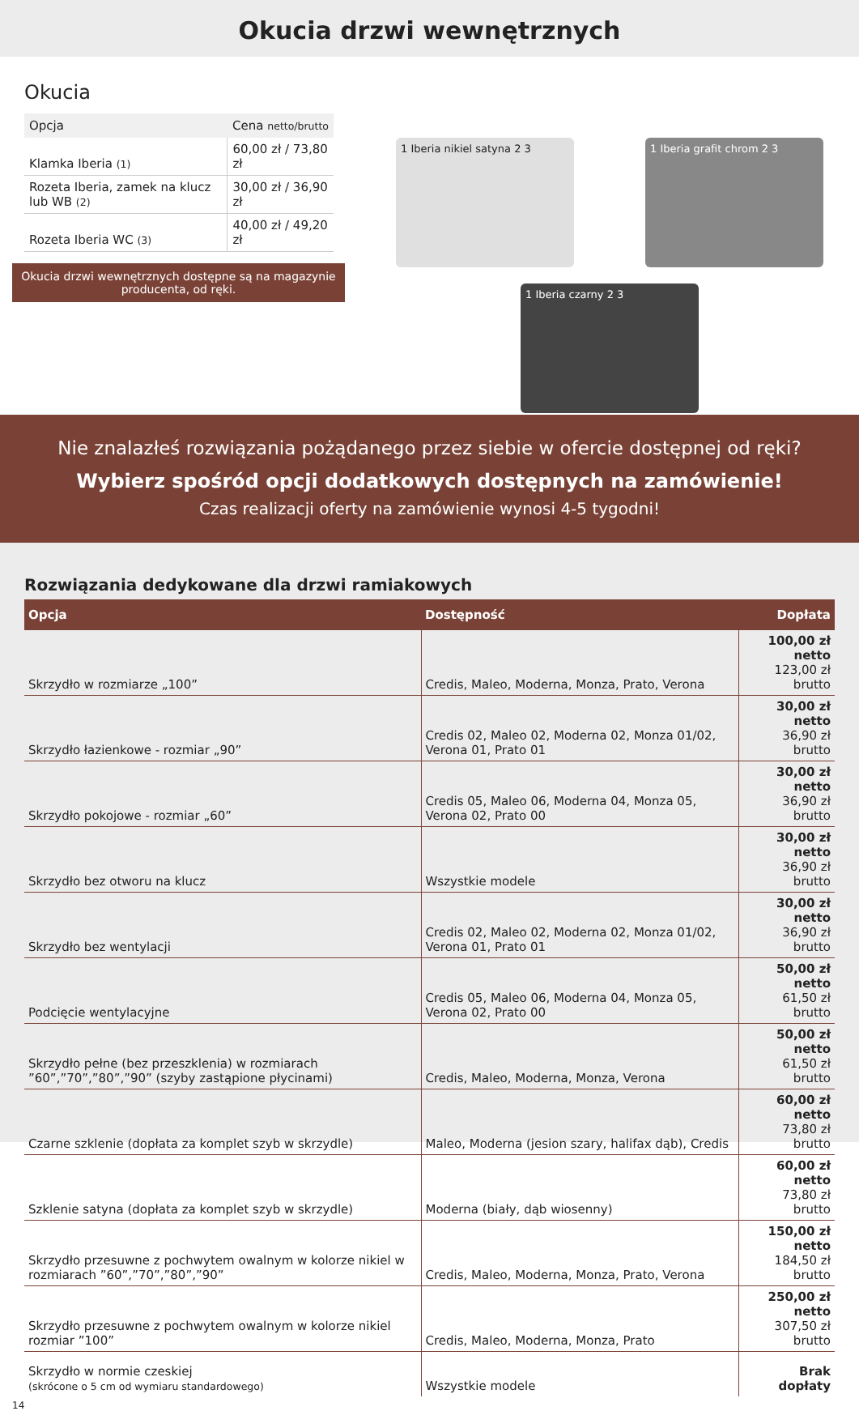Okucia drzwi wewnętrznych
Okucia
| Opcja | Cena netto/brutto |
| --- | --- |
| Klamka Iberia (1) | 60,00 zł / 73,80 zł |
| Rozeta Iberia, zamek na klucz lub WB (2) | 30,00 zł / 36,90 zł |
| Rozeta Iberia WC (3) | 40,00 zł / 49,20 zł |
Okucia drzwi wewnętrznych dostępne są na magazynie producenta, od ręki.
1 Iberia nikiel satyna 2 3
1 Iberia grafit chrom 2 3
1 Iberia czarny 2 3
Nie znalazłeś rozwiązania pożądanego przez siebie w ofercie dostępnej od ręki?
Wybierz spośród opcji dodatkowych dostępnych na zamówienie!
Czas realizacji oferty na zamówienie wynosi 4-5 tygodni!
Rozwiązania dedykowane dla drzwi ramiakowych
| Opcja | Dostępność | Dopłata |
| --- | --- | --- |
| Skrzydło w rozmiarze „100” | Credis, Maleo, Moderna, Monza, Prato, Verona | 100,00 zł netto 123,00 zł brutto |
| Skrzydło łazienkowe - rozmiar „90” | Credis 02, Maleo 02, Moderna 02, Monza 01/02, Verona 01, Prato 01 | 30,00 zł netto 36,90 zł brutto |
| Skrzydło pokojowe - rozmiar „60” | Credis 05, Maleo 06, Moderna 04, Monza 05, Verona 02, Prato 00 | 30,00 zł netto 36,90 zł brutto |
| Skrzydło bez otworu na klucz | Wszystkie modele | 30,00 zł netto 36,90 zł brutto |
| Skrzydło bez wentylacji | Credis 02, Maleo 02, Moderna 02, Monza 01/02, Verona 01, Prato 01 | 30,00 zł netto 36,90 zł brutto |
| Podcięcie wentylacyjne | Credis 05, Maleo 06, Moderna 04, Monza 05, Verona 02, Prato 00 | 50,00 zł netto 61,50 zł brutto |
| Skrzydło pełne (bez przeszklenia) w rozmiarach ”60”,”70”,”80”,”90” (szyby zastąpione płycinami) | Credis, Maleo, Moderna, Monza, Verona | 50,00 zł netto 61,50 zł brutto |
| Czarne szklenie (dopłata za komplet szyb w skrzydle) | Maleo, Moderna (jesion szary, halifax dąb), Credis | 60,00 zł netto 73,80 zł brutto |
| Szklenie satyna (dopłata za komplet szyb w skrzydle) | Moderna (biały, dąb wiosenny) | 60,00 zł netto 73,80 zł brutto |
| Skrzydło przesuwne z pochwytem owalnym w kolorze nikiel w rozmiarach ”60”,”70”,”80”,”90” | Credis, Maleo, Moderna, Monza, Prato, Verona | 150,00 zł netto 184,50 zł brutto |
| Skrzydło przesuwne z pochwytem owalnym w kolorze nikiel rozmiar ”100” | Credis, Maleo, Moderna, Monza, Prato | 250,00 zł netto 307,50 zł brutto |
| Skrzydło w normie czeskiej (skrócone o 5 cm od wymiaru standardowego) | Wszystkie modele | Brak dopłaty |
14